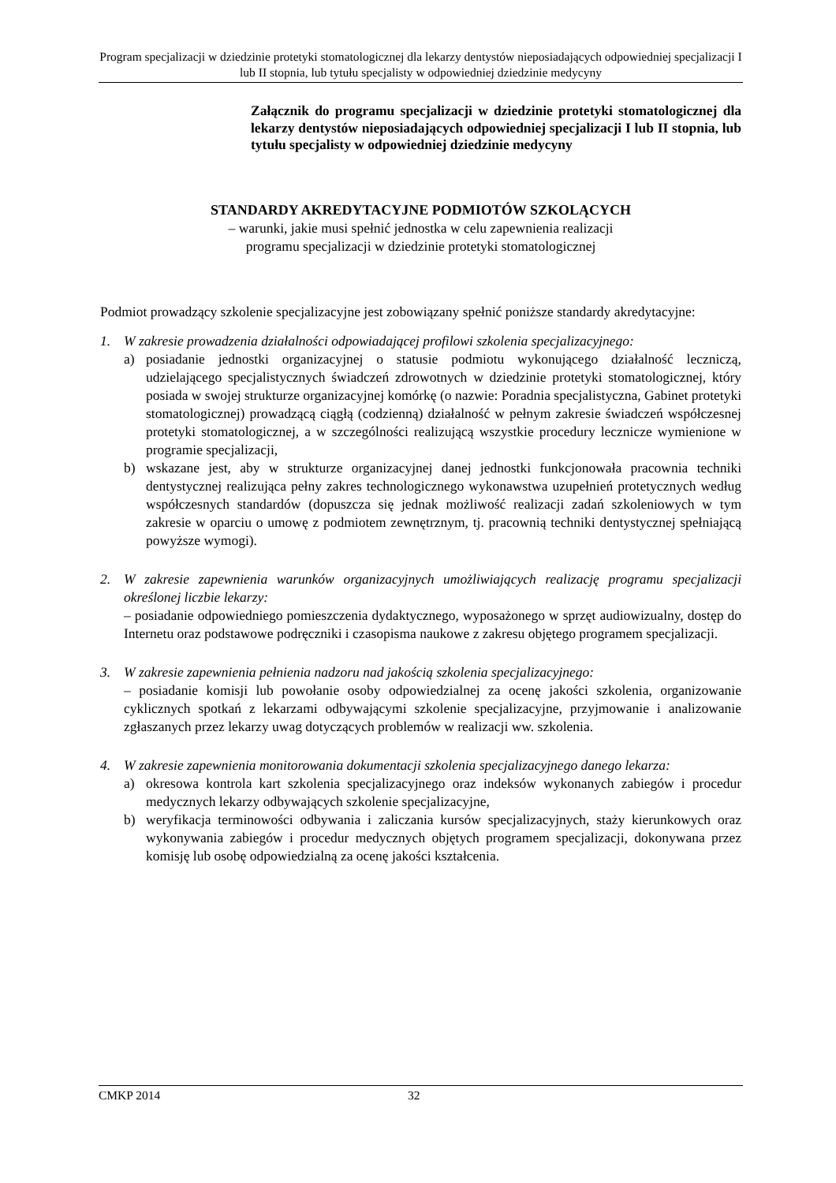Program specjalizacji w dziedzinie protetyki stomatologicznej dla lekarzy dentystów nieposiadających odpowiedniej specjalizacji I lub II stopnia, lub tytułu specjalisty w odpowiedniej dziedzinie medycyny
Załącznik do programu specjalizacji w dziedzinie protetyki stomatologicznej dla lekarzy dentystów nieposiadających odpowiedniej specjalizacji I lub II stopnia, lub tytułu specjalisty w odpowiedniej dziedzinie medycyny
STANDARDY AKREDYTACYJNE PODMIOTÓW SZKOLĄCYCH
– warunki, jakie musi spełnić jednostka w celu zapewnienia realizacji
programu specjalizacji w dziedzinie protetyki stomatologicznej
Podmiot prowadzący szkolenie specjalizacyjne jest zobowiązany spełnić poniższe standardy akredytacyjne:
1. W zakresie prowadzenia działalności odpowiadającej profilowi szkolenia specjalizacyjnego:
a) posiadanie jednostki organizacyjnej o statusie podmiotu wykonującego działalność leczniczą, udzielającego specjalistycznych świadczeń zdrowotnych w dziedzinie protetyki stomatologicznej, który posiada w swojej strukturze organizacyjnej komórkę (o nazwie: Poradnia specjalistyczna, Gabinet protetyki stomatologicznej) prowadzącą ciągłą (codzienną) działalność w pełnym zakresie świadczeń współczesnej protetyki stomatologicznej, a w szczególności realizującą wszystkie procedury lecznicze wymienione w programie specjalizacji,
b) wskazane jest, aby w strukturze organizacyjnej danej jednostki funkcjonowała pracownia techniki dentystycznej realizująca pełny zakres technologicznego wykonawstwa uzupełnień protetycznych według współczesnych standardów (dopuszcza się jednak możliwość realizacji zadań szkoleniowych w tym zakresie w oparciu o umowę z podmiotem zewnętrznym, tj. pracownią techniki dentystycznej spełniającą powyższe wymogi).
2. W zakresie zapewnienia warunków organizacyjnych umożliwiających realizację programu specjalizacji określonej liczbie lekarzy:
– posiadanie odpowiedniego pomieszczenia dydaktycznego, wyposażonego w sprzęt audiowizualny, dostęp do Internetu oraz podstawowe podręczniki i czasopisma naukowe z zakresu objętego programem specjalizacji.
3. W zakresie zapewnienia pełnienia nadzoru nad jakością szkolenia specjalizacyjnego:
– posiadanie komisji lub powołanie osoby odpowiedzialnej za ocenę jakości szkolenia, organizowanie cyklicznych spotkań z lekarzami odbywającymi szkolenie specjalizacyjne, przyjmowanie i analizowanie zgłaszanych przez lekarzy uwag dotyczących problemów w realizacji ww. szkolenia.
4. W zakresie zapewnienia monitorowania dokumentacji szkolenia specjalizacyjnego danego lekarza:
a) okresowa kontrola kart szkolenia specjalizacyjnego oraz indeksów wykonanych zabiegów i procedur medycznych lekarzy odbywających szkolenie specjalizacyjne,
b) weryfikacja terminowości odbywania i zaliczania kursów specjalizacyjnych, staży kierunkowych oraz wykonywania zabiegów i procedur medycznych objętych programem specjalizacji, dokonywana przez komisję lub osobę odpowiedzialną za ocenę jakości kształcenia.
CMKP 2014 32